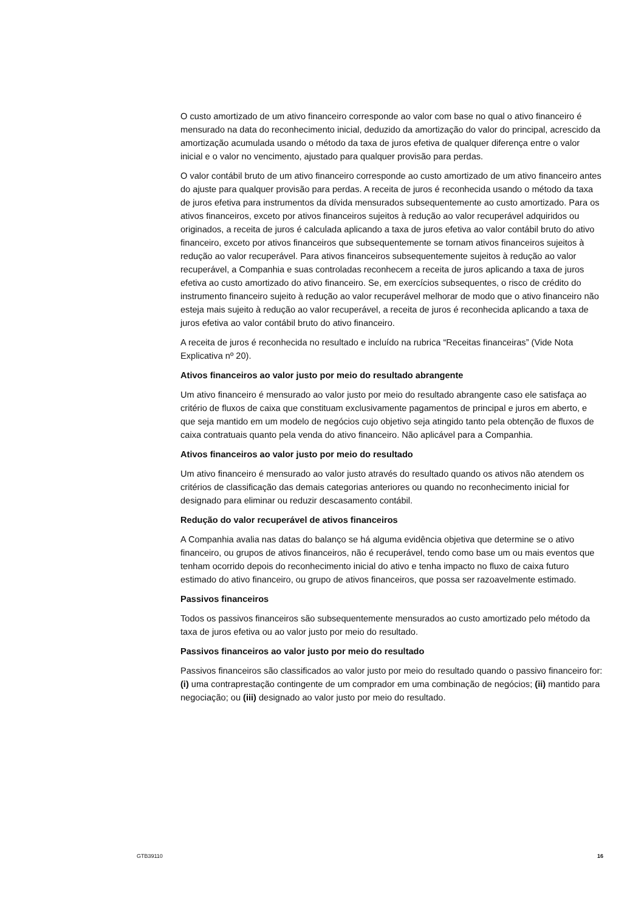O custo amortizado de um ativo financeiro corresponde ao valor com base no qual o ativo financeiro é mensurado na data do reconhecimento inicial, deduzido da amortização do valor do principal, acrescido da amortização acumulada usando o método da taxa de juros efetiva de qualquer diferença entre o valor inicial e o valor no vencimento, ajustado para qualquer provisão para perdas.
O valor contábil bruto de um ativo financeiro corresponde ao custo amortizado de um ativo financeiro antes do ajuste para qualquer provisão para perdas. A receita de juros é reconhecida usando o método da taxa de juros efetiva para instrumentos da dívida mensurados subsequentemente ao custo amortizado. Para os ativos financeiros, exceto por ativos financeiros sujeitos à redução ao valor recuperável adquiridos ou originados, a receita de juros é calculada aplicando a taxa de juros efetiva ao valor contábil bruto do ativo financeiro, exceto por ativos financeiros que subsequentemente se tornam ativos financeiros sujeitos à redução ao valor recuperável. Para ativos financeiros subsequentemente sujeitos à redução ao valor recuperável, a Companhia e suas controladas reconhecem a receita de juros aplicando a taxa de juros efetiva ao custo amortizado do ativo financeiro. Se, em exercícios subsequentes, o risco de crédito do instrumento financeiro sujeito à redução ao valor recuperável melhorar de modo que o ativo financeiro não esteja mais sujeito à redução ao valor recuperável, a receita de juros é reconhecida aplicando a taxa de juros efetiva ao valor contábil bruto do ativo financeiro.
A receita de juros é reconhecida no resultado e incluído na rubrica “Receitas financeiras” (Vide Nota Explicativa nº 20).
Ativos financeiros ao valor justo por meio do resultado abrangente
Um ativo financeiro é mensurado ao valor justo por meio do resultado abrangente caso ele satisfaça ao critério de fluxos de caixa que constituam exclusivamente pagamentos de principal e juros em aberto, e que seja mantido em um modelo de negócios cujo objetivo seja atingido tanto pela obtenção de fluxos de caixa contratuais quanto pela venda do ativo financeiro. Não aplicável para a Companhia.
Ativos financeiros ao valor justo por meio do resultado
Um ativo financeiro é mensurado ao valor justo através do resultado quando os ativos não atendem os critérios de classificação das demais categorias anteriores ou quando no reconhecimento inicial for designado para eliminar ou reduzir descasamento contábil.
Redução do valor recuperável de ativos financeiros
A Companhia avalia nas datas do balanço se há alguma evidência objetiva que determine se o ativo financeiro, ou grupos de ativos financeiros, não é recuperável, tendo como base um ou mais eventos que tenham ocorrido depois do reconhecimento inicial do ativo e tenha impacto no fluxo de caixa futuro estimado do ativo financeiro, ou grupo de ativos financeiros, que possa ser razoavelmente estimado.
Passivos financeiros
Todos os passivos financeiros são subsequentemente mensurados ao custo amortizado pelo método da taxa de juros efetiva ou ao valor justo por meio do resultado.
Passivos financeiros ao valor justo por meio do resultado
Passivos financeiros são classificados ao valor justo por meio do resultado quando o passivo financeiro for: (i) uma contraprestação contingente de um comprador em uma combinação de negócios; (ii) mantido para negociação; ou (iii) designado ao valor justo por meio do resultado.
GTB39110 16